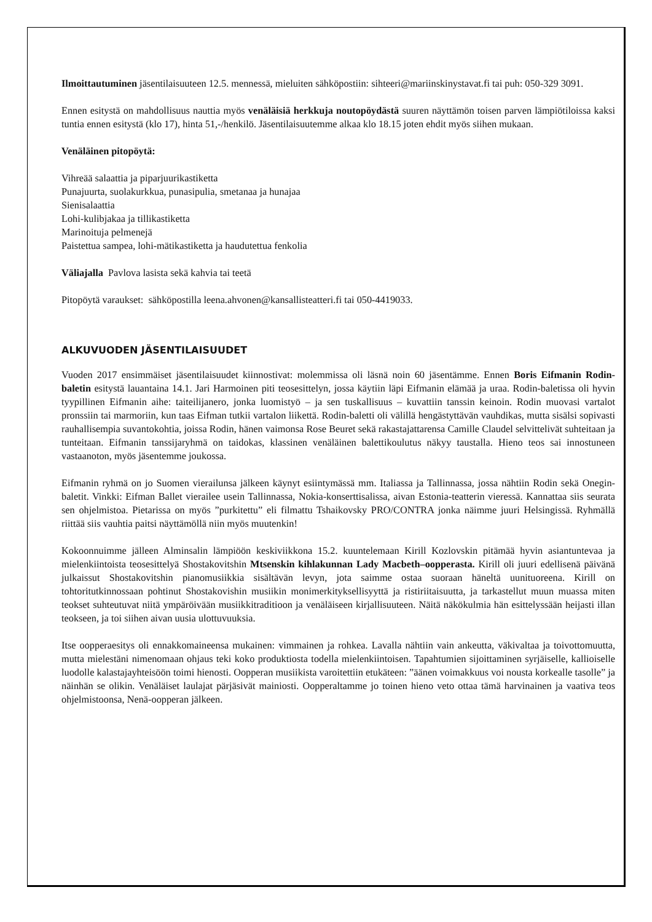Ilmoittautuminen jäsentilaisuuteen 12.5. mennessä, mieluiten sähköpostiin: sihteeri@mariinskinystavat.fi tai puh: 050-329 3091.
Ennen esitystä on mahdollisuus nauttia myös venäläisiä herkkuja noutopöydästä suuren näyttämön toisen parven lämpiötiloissa kaksi tuntia ennen esitystä (klo 17), hinta 51,-/henkilö. Jäsentilaisuutemme alkaa klo 18.15 joten ehdit myös siihen mukaan.
Venäläinen pitopöytä:
Vihreää salaattia ja piparjuurikastiketta
Punajuurta, suolakurkkua, punasipulia, smetanaa ja hunajaa
Sienisalaattia
Lohi-kulibjakaa ja tillikastiketta
Marinoituja pelmenejä
Paistettua sampea, lohi-mätikastiketta ja haudutettua fenkolia
Väliajalla Pavlova lasista sekä kahvia tai teetä
Pitopöytä varaukset: sähköpostilla leena.ahvonen@kansallisteatteri.fi tai 050-4419033.
ALKUVUODEN JÄSENTILAISUUDET
Vuoden 2017 ensimmäiset jäsentilaisuudet kiinnostivat: molemmissa oli läsnä noin 60 jäsentämme. Ennen Boris Eifmanin Rodin-baletin esitystä lauantaina 14.1. Jari Harmoinen piti teosesittelyn, jossa käytiin läpi Eifmanin elämää ja uraa. Rodin-baletissa oli hyvin tyypillinen Eifmanin aihe: taiteilijanero, jonka luomistyö – ja sen tuskallisuus – kuvattiin tanssin keinoin. Rodin muovasi vartalot pronssiin tai marmoriin, kun taas Eifman tutkii vartalon liikettä. Rodin-baletti oli välillä hengästyttävän vauhdikas, mutta sisälsi sopivasti rauhallisempia suvantokohtia, joissa Rodin, hänen vaimonsa Rose Beuret sekä rakastajattarensa Camille Claudel selvittelivät suhteitaan ja tunteitaan. Eifmanin tanssijaryhmä on taidokas, klassinen venäläinen balettikoulutus näkyy taustalla. Hieno teos sai innostuneen vastaanoton, myös jäsentemme joukossa.
Eifmanin ryhmä on jo Suomen vierailunsa jälkeen käynyt esiintymässä mm. Italiassa ja Tallinnassa, jossa nähtiin Rodin sekä Onegin-baletit. Vinkki: Eifman Ballet vierailee usein Tallinnassa, Nokia-konserttisalissa, aivan Estonia-teatterin vieressä. Kannattaa siis seurata sen ohjelmistoa. Pietarissa on myös ”purkitettu” eli filmattu Tshaikovsky PRO/CONTRA jonka näimme juuri Helsingissä. Ryhmällä riittää siis vauhtia paitsi näyttämöllä niin myös muutenkin!
Kokoonnuimme jälleen Alminsalin lämpiöön keskiviikkona 15.2. kuuntelemaan Kirill Kozlovskin pitämää hyvin asiantuntevaa ja mielenkiintoista teosesittelyä Shostakovitshin Mtsenskin kihlakunnan Lady Macbeth–oopperasta. Kirill oli juuri edellisenä päivänä julkaissut Shostakovitshin pianomusiikkia sisältävän levyn, jota saimme ostaa suoraan häneltä uunituoreena. Kirill on tohtoritutkinnossaan pohtinut Shostakovishin musiikin monimerkityksellisyyttä ja ristiriitaisuutta, ja tarkastellut muun muassa miten teokset suhteutuvat niitä ympäröivään musiikkitraditioon ja venäläiseen kirjallisuuteen. Näitä näkökulmia hän esittelyssään heijasti illan teokseen, ja toi siihen aivan uusia ulottuvuuksia.
Itse oopperaesitys oli ennakkomaineensa mukainen: vimmainen ja rohkea. Lavalla nähtiin vain ankeutta, väkivaltaa ja toivottomuutta, mutta mielestäni nimenomaan ohjaus teki koko produktiosta todella mielenkiintoisen. Tapahtumien sijoittaminen syrjäiselle, kallioiselle luodolle kalastajayhteisöön toimi hienosti. Oopperan musiikista varoitettiin etukäteen: ”äänen voimakkuus voi nousta korkealle tasolle” ja näinhän se olikin. Venäläiset laulajat pärjäsivät mainiosti. Oopperaltamme jo toinen hieno veto ottaa tämä harvinainen ja vaativa teos ohjelmistoonsa, Nenä-oopperan jälkeen.